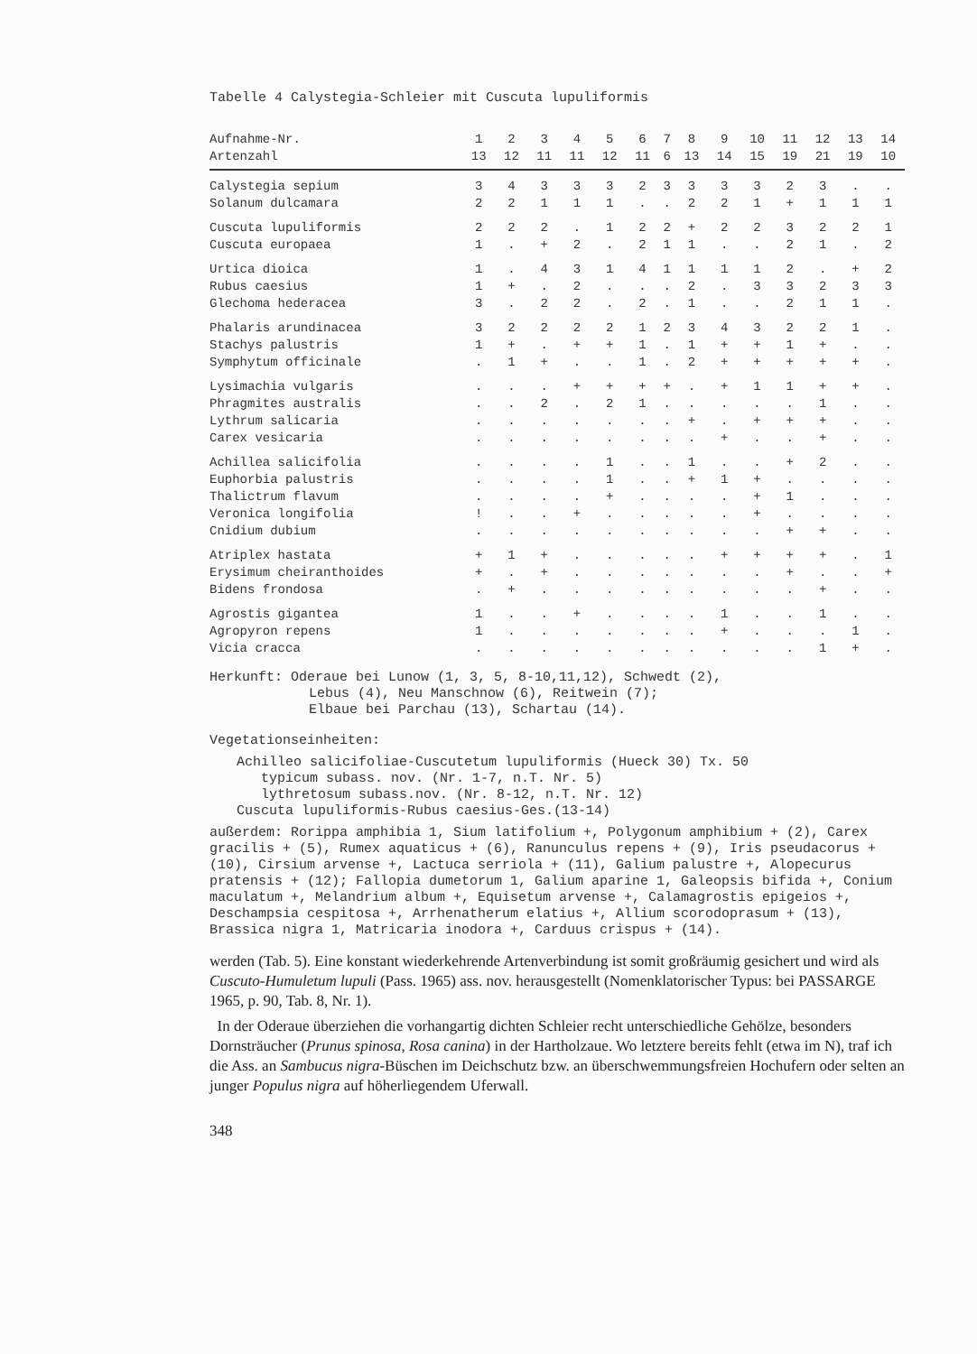Tabelle 4 Calystegia-Schleier mit Cuscuta lupuliformis
| Aufnahme-Nr. | 1 | 2 | 3 | 4 | 5 | 6 | 7 | 8 | 9 | 10 | 11 | 12 | 13 | 14 |
| --- | --- | --- | --- | --- | --- | --- | --- | --- | --- | --- | --- | --- | --- | --- |
| Artenzahl | 13 | 12 | 11 | 11 | 12 | 11 | 6 | 13 | 14 | 15 | 19 | 21 | 19 | 10 |
| Calystegia sepium | 3 | 4 | 3 | 3 | 3 | 2 | 3 | 3 | 3 | 3 | 2 | 3 | . | . |
| Solanum dulcamara | 2 | 2 | 1 | 1 | 1 | . | . | 2 | 2 | 1 | + | 1 | 1 | 1 |
| Cuscuta lupuliformis | 2 | 2 | 2 | . | 1 | 2 | 2 | + | 2 | 2 | 3 | 2 | 2 | 1 |
| Cuscuta europaea | 1 | . | + | 2 | . | 2 | 1 | 1 | . | . | 2 | 1 | . | 2 |
| Urtica dioica | 1 | . | 4 | 3 | 1 | 4 | 1 | 1 | 1 | 1 | 2 | . | + | 2 |
| Rubus caesius | 1 | + | . | 2 | . | . | . | 2 | . | 3 | 3 | 2 | 3 | 3 |
| Glechoma hederacea | 3 | . | 2 | 2 | . | 2 | . | 1 | . | . | 2 | 1 | 1 | . |
| Phalaris arundinacea | 3 | 2 | 2 | 2 | 2 | 1 | 2 | 3 | 4 | 3 | 2 | 2 | 1 | . |
| Stachys palustris | 1 | + | . | + | + | 1 | . | 1 | + | + | 1 | + | . | . |
| Symphytum officinale | . | 1 | + | . | . | 1 | . | 2 | + | + | + | + | + | . |
| Lysimachia vulgaris | . | . | . | + | + | + | + | . | + | 1 | 1 | + | + | . |
| Phragmites australis | . | . | 2 | . | 2 | 1 | . | . | . | . | . | 1 | . | . |
| Lythrum salicaria | . | . | . | . | . | . | . | + | . | + | + | + | . | . |
| Carex vesicaria | . | . | . | . | . | . | . | . | + | . | . | + | . | . |
| Achillea salicifolia | . | . | . | . | 1 | . | . | 1 | . | . | + | 2 | . | . |
| Euphorbia palustris | . | . | . | . | 1 | . | . | + | 1 | + | . | . | . | . |
| Thalictrum flavum | . | . | . | . | + | . | . | . | . | + | 1 | . | . | . |
| Veronica longifolia | ! | . | . | + | . | . | . | . | . | + | . | . | . | . |
| Cnidium dubium | . | . | . | . | . | . | . | . | . | . | + | + | . | . |
| Atriplex hastata | + | 1 | + | . | . | . | . | . | + | + | + | + | . | 1 |
| Erysimum cheiranthoides | + | . | + | . | . | . | . | . | . | . | + | . | . | + |
| Bidens frondosa | . | + | . | . | . | . | . | . | . | . | . | + | . | . |
| Agrostis gigantea | 1 | . | . | + | . | . | . | . | 1 | . | . | 1 | . | . |
| Agropyron repens | 1 | . | . | . | . | . | . | . | + | . | . | . | 1 | . |
| Vicia cracca | . | . | . | . | . | . | . | . | . | . | . | 1 | + | . |
Herkunft: Oderaue bei Lunow (1, 3, 5, 8-10,11,12), Schwedt (2),
Lebus (4), Neu Manschnow (6), Reitwein (7);
Elbaue bei Parchau (13), Schartau (14).
Vegetationseinheiten:
Achilleo salicifoliae-Cuscutetum lupuliformis (Hueck 30) Tx. 50
typicum subass. nov. (Nr. 1-7, n.T. Nr. 5)
lythretosum subass.nov. (Nr. 8-12, n.T. Nr. 12)
Cuscuta lupuliformis-Rubus caesius-Ges.(13-14)
außerdem: Rorippa amphibia 1, Sium latifolium +, Polygonum amphibium + (2), Carex gracilis + (5), Rumex aquaticus + (6), Ranunculus repens + (9), Iris pseudacorus + (10), Cirsium arvense +, Lactuca serriola + (11), Galium palustre +, Alopecurus pratensis + (12); Fallopia dumetorum 1, Galium aparine 1, Galeopsis bifida +, Conium maculatum +, Melandrium album +, Equisetum arvense +, Calamagrostis epigeios +, Deschampsia cespitosa +, Arrhenatherum elatius +, Allium scorodoprasum + (13), Brassica nigra 1, Matricaria inodora +, Carduus crispus + (14).
werden (Tab. 5). Eine konstant wiederkehrende Artenverbindung ist somit großräumig gesichert und wird als Cuscuto-Humuletum lupuli (Pass. 1965) ass. nov. herausgestellt (Nomenklatorischer Typus: bei PASSARGE 1965, p. 90, Tab. 8, Nr. 1).
In der Oderaue überziehen die vorhangartig dichten Schleier recht unterschiedliche Gehölze, besonders Dornsträucher (Prunus spinosa, Rosa canina) in der Hartholzaue. Wo letztere bereits fehlt (etwa im N), traf ich die Ass. an Sambucus nigra-Büschen im Deichschutz bzw. an überschwemmungsfreien Hochufern oder selten an junger Populus nigra auf höherliegendem Uferwall.
348